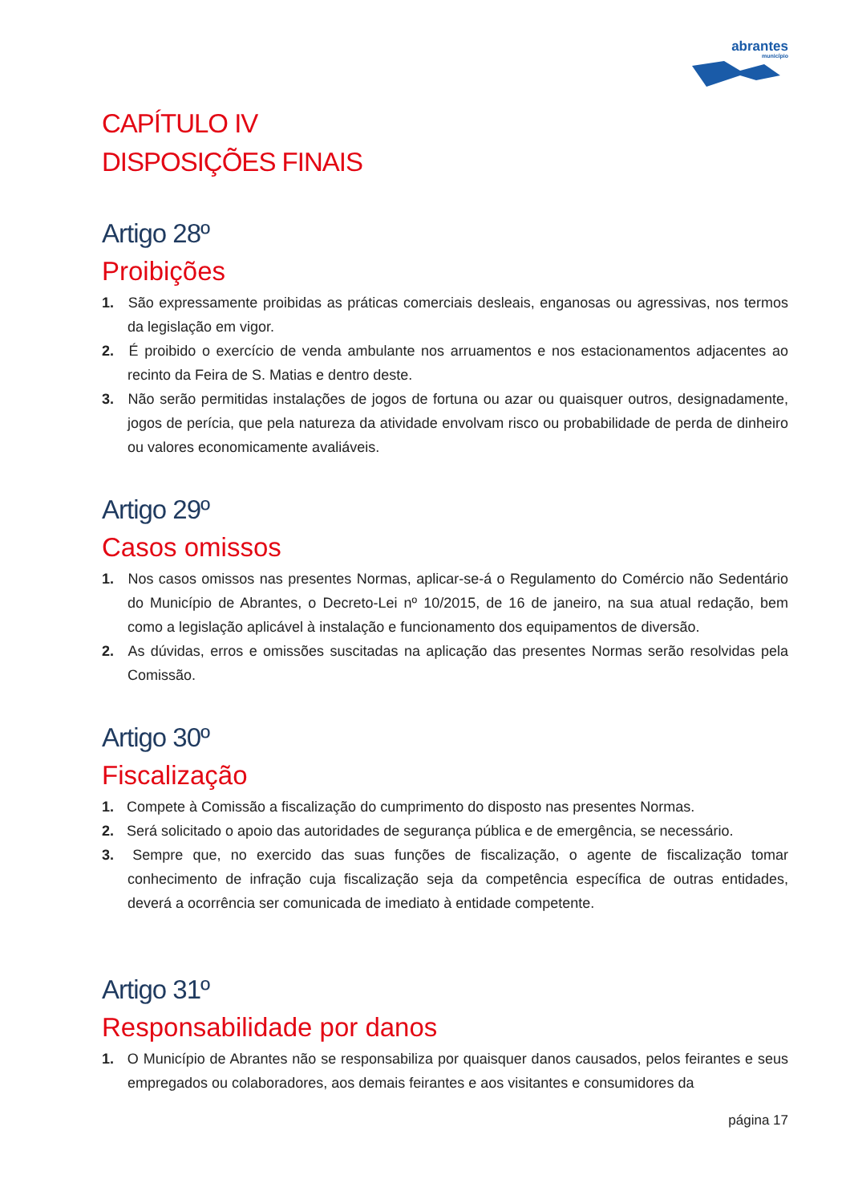abrantes
município
CAPÍTULO IV
DISPOSIÇÕES FINAIS
Artigo 28º
Proibições
1. São expressamente proibidas as práticas comerciais desleais, enganosas ou agressivas, nos termos da legislação em vigor.
2. É proibido o exercício de venda ambulante nos arruamentos e nos estacionamentos adjacentes ao recinto da Feira de S. Matias e dentro deste.
3. Não serão permitidas instalações de jogos de fortuna ou azar ou quaisquer outros, designadamente, jogos de perícia, que pela natureza da atividade envolvam risco ou probabilidade de perda de dinheiro ou valores economicamente avaliáveis.
Artigo 29º
Casos omissos
1. Nos casos omissos nas presentes Normas, aplicar-se-á o Regulamento do Comércio não Sedentário do Município de Abrantes, o Decreto-Lei nº 10/2015, de 16 de janeiro, na sua atual redação, bem como a legislação aplicável à instalação e funcionamento dos equipamentos de diversão.
2. As dúvidas, erros e omissões suscitadas na aplicação das presentes Normas serão resolvidas pela Comissão.
Artigo 30º
Fiscalização
1. Compete à Comissão a fiscalização do cumprimento do disposto nas presentes Normas.
2. Será solicitado o apoio das autoridades de segurança pública e de emergência, se necessário.
3. Sempre que, no exercido das suas funções de fiscalização, o agente de fiscalização tomar conhecimento de infração cuja fiscalização seja da competência específica de outras entidades, deverá a ocorrência ser comunicada de imediato à entidade competente.
Artigo 31º
Responsabilidade por danos
1. O Município de Abrantes não se responsabiliza por quaisquer danos causados, pelos feirantes e seus empregados ou colaboradores, aos demais feirantes e aos visitantes e consumidores da
página 17